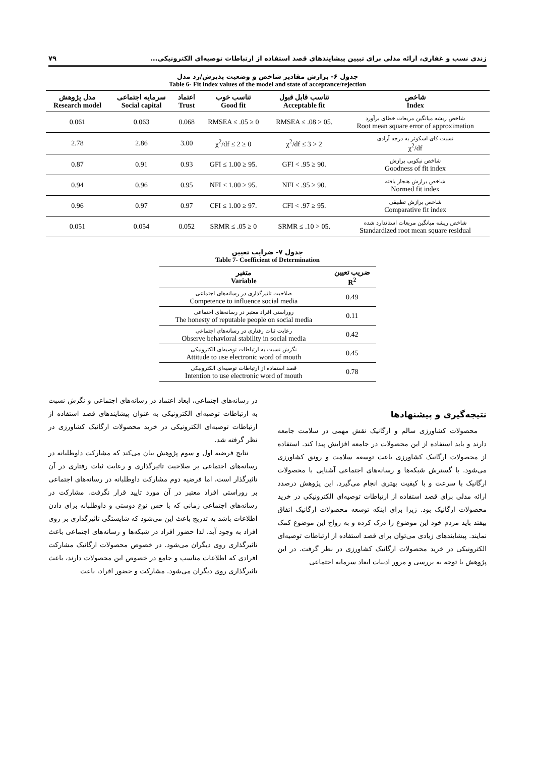زندی نسب و غفاری، ارائه مدلی برای تبیین پیشایندهای قصد استفاده از ارتباطات توصیه‌ای الکترونیکی... ۷۹
جدول ۶- برازش مقادیر شاخص و وضعیت پذیرش/رد مدل
Table 6- Fit index values of the model and state of acceptance/rejection
| شاخص Index | تناسب قابل قبول Acceptable fit | تناسب خوب Good fit | اعتماد Trust | سرمایه اجتماعی Social capital | مدل پژوهش Research model |
| --- | --- | --- | --- | --- | --- |
| شاخص ریشه میانگین مربعات خطای برآورد Root mean square error of approximation | .05 < RMSEA ≤ .08 | 0 ≤ RMSEA ≤ .05 | 0.068 | 0.063 | 0.061 |
| نسبت کای اسکوئر به درجه آزادی χ<sup>2</sup>/df | 2 < χ<sup>2</sup>/df ≤ 3 | 0 ≤ χ<sup>2</sup>/df ≤ 2 | 3.00 | 2.86 | 2.78 |
| شاخص نیکویی برازش Goodness of fit index | .90 ≤ GFI < .95 | .95 ≤ GFI ≤ 1.00 | 0.93 | 0.91 | 0.87 |
| شاخص برازش هنجار یافته Normed fit index | .90 ≤ NFI < .95 | .95 ≤ NFI ≤ 1.00 | 0.95 | 0.96 | 0.94 |
| شاخص برازش تطبیقی Comparative fit index | .95 ≤ CFI < .97 | .97 ≤ CFI ≤ 1.00 | 0.97 | 0.97 | 0.96 |
| شاخص ریشه میانگین مربعات استاندارد شده Standardized root mean square residual | .05 < SRMR ≤ .10 | 0 ≤ SRMR ≤ .05 | 0.052 | 0.054 | 0.051 |
جدول ۷- ضرایب تعیین
Table 7- Coefficient of Determination
| ضریب تعیین R<sup>2</sup> | متغیر Variable |
| --- | --- |
| 0.49 | صلاحیت تاثیرگذاری در رسانه‌های اجتماعی Competence to influence social media |
| 0.11 | روراستی افراد معتبر در رسانه‌های اجتماعی The honesty of reputable people on social media |
| 0.42 | رعایت ثبات رفتاری در رسانه‌های اجتماعی Observe behavioral stability in social media |
| 0.45 | نگرش نسبت به ارتباطات توصیه‌ای الکترونیکی Attitude to use electronic word of mouth |
| 0.78 | قصد استفاده از ارتباطات توصیه‌ای الکترونیکی Intention to use electronic word of mouth |
نتیجه‌گیری و پیشنهادها
محصولات کشاورزی سالم و ارگانیک نقش مهمی در سلامت جامعه دارند و باید استفاده از این محصولات در جامعه افزایش پیدا کند. استفاده از محصولات ارگانیک کشاورزی باعث توسعه سلامت و رونق کشاورزی می‌شود. با گسترش شبکه‌ها و رسانه‌های اجتماعی آشنایی با محصولات ارگانیک با سرعت و با کیفیت بهتری انجام می‌گیرد. این پژوهش درصدد ارائه مدلی برای قصد استفاده از ارتباطات توصیه‌ای الکترونیکی در خرید محصولات ارگانیک بود. زیرا برای اینکه توسعه محصولات ارگانیک اتفاق بیفتد باید مردم خود این موضوع را درک کرده و به رواج این موضوع کمک نمایند. پیشایندهای زیادی می‌توان برای قصد استفاده از ارتباطات توصیه‌ای الکترونیکی در خرید محصولات ارگانیک کشاورزی در نظر گرفت. در این پژوهش با توجه به بررسی و مرور ادبیات ابعاد سرمایه اجتماعی
در رسانه‌های اجتماعی، ابعاد اعتماد در رسانه‌های اجتماعی و نگرش نسبت به ارتباطات توصیه‌ای الکترونیکی به عنوان پیشایندهای قصد استفاده از ارتباطات توصیه‌ای الکترونیکی در خرید محصولات ارگانیک کشاورزی در نظر گرفته شد.
نتایج فرضیه اول و سوم پژوهش بیان می‌کند که مشارکت داوطلبانه در رسانه‌های اجتماعی بر صلاحیت تاثیرگذاری و رعایت ثبات رفتاری در آن تاثیرگذار است، اما فرضیه دوم مشارکت داوطلبانه در رسانه‌های اجتماعی بر روراستی افراد معتبر در آن مورد تایید قرار نگرفت. مشارکت در رسانه‌های اجتماعی زمانی که با حس نوع دوستی و داوطلبانه برای دادن اطلاعات باشد به تدریج باعث این می‌شود که شایستگی تاثیرگذاری بر روی افراد به وجود آید، لذا حضور افراد در شبکه‌ها و رسانه‌های اجتماعی باعث تاثیرگذاری روی دیگران می‌شود. در خصوص محصولات ارگانیک مشارکت افرادی که اطلاعات مناسب و جامع در خصوص این محصولات دارند، باعث تاثیرگذاری روی دیگران می‌شود. مشارکت و حضور افراد، باعث